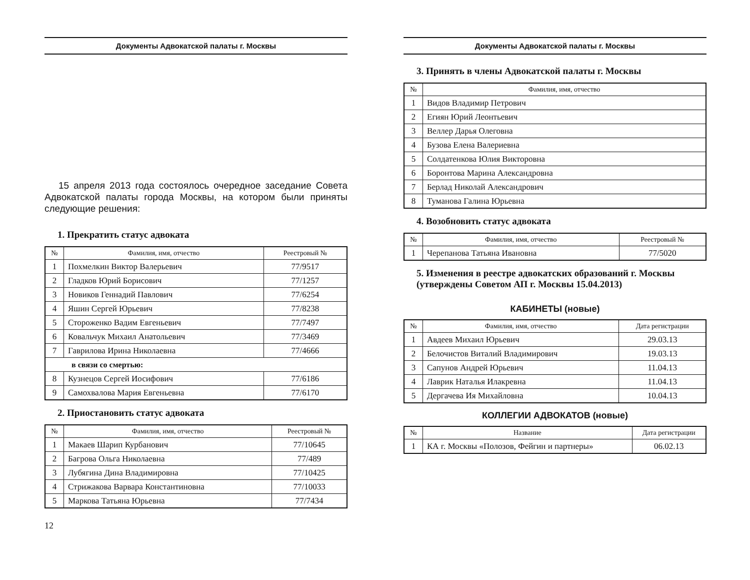Документы Адвокатской палаты г. Москвы
15 апреля 2013 года состоялось очередное заседание Совета Адвокатской палаты города Москвы, на котором были приняты следующие решения:
1. Прекратить статус адвоката
| № | Фамилия, имя, отчество | Реестровый № |
| --- | --- | --- |
| 1 | Похмелкин Виктор Валерьевич | 77/9517 |
| 2 | Гладков Юрий Борисович | 77/1257 |
| 3 | Новиков Геннадий Павлович | 77/6254 |
| 4 | Яшин Сергей Юрьевич | 77/8238 |
| 5 | Стороженко Вадим Евгеньевич | 77/7497 |
| 6 | Ковальчук Михаил Анатольевич | 77/3469 |
| 7 | Гаврилова Ирина Николаевна | 77/4666 |
| в связи со смертью: | | |
| 8 | Кузнецов Сергей Иосифович | 77/6186 |
| 9 | Самохвалова Мария Евгеньевна | 77/6170 |
2. Приостановить статус адвоката
| № | Фамилия, имя, отчество | Реестровый № |
| --- | --- | --- |
| 1 | Макаев Шарип Курбанович | 77/10645 |
| 2 | Багрова Ольга Николаевна | 77/489 |
| 3 | Лубягина Дина Владимировна | 77/10425 |
| 4 | Стрижакова Варвара Константиновна | 77/10033 |
| 5 | Маркова Татьяна Юрьевна | 77/7434 |
12
Документы Адвокатской палаты г. Москвы
3. Принять в члены Адвокатской палаты г. Москвы
| № | Фамилия, имя, отчество |
| --- | --- |
| 1 | Видов Владимир Петрович |
| 2 | Егиян Юрий Леонтьевич |
| 3 | Веллер Дарья Олеговна |
| 4 | Бузова Елена Валериевна |
| 5 | Солдатенкова Юлия Викторовна |
| 6 | Боронтова Марина Александровна |
| 7 | Берлад Николай Александрович |
| 8 | Туманова Галина Юрьевна |
4. Возобновить статус адвоката
| № | Фамилия, имя, отчество | Реестровый № |
| --- | --- | --- |
| 1 | Черепанова Татьяна Ивановна | 77/5020 |
5. Изменения в реестре адвокатских образований г. Москвы (утверждены Советом АП г. Москвы 15.04.2013)
КАБИНЕТЫ (новые)
| № | Фамилия, имя, отчество | Дата регистрации |
| --- | --- | --- |
| 1 | Авдеев Михаил Юрьевич | 29.03.13 |
| 2 | Белочистов Виталий Владимирович | 19.03.13 |
| 3 | Сапунов Андрей Юрьевич | 11.04.13 |
| 4 | Лаврик Наталья Илакревна | 11.04.13 |
| 5 | Дергачева Ия Михайловна | 10.04.13 |
КОЛЛЕГИИ АДВОКАТОВ (новые)
| № | Название | Дата регистрации |
| --- | --- | --- |
| 1 | КА г. Москвы «Полозов, Фейгин и партнеры» | 06.02.13 |